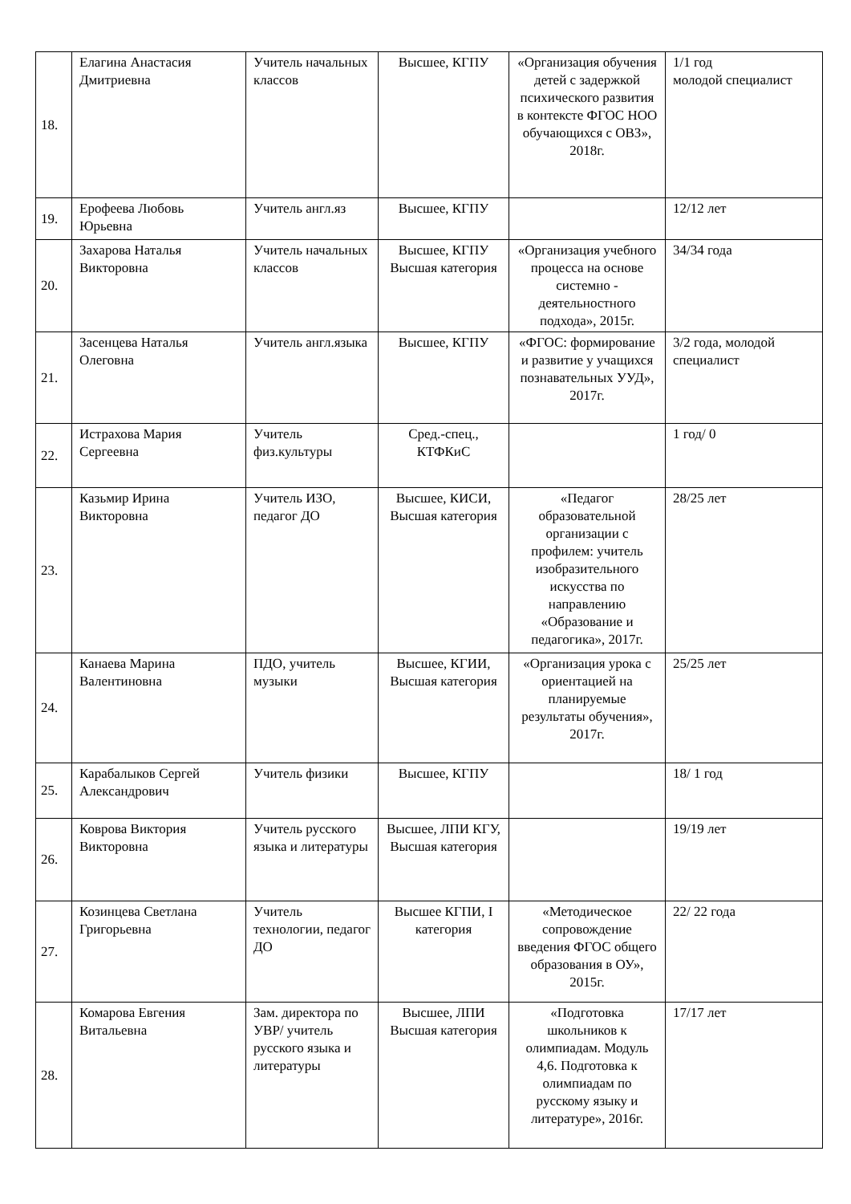| 18. | Елагина Анастасия Дмитриевна | Учитель начальных классов | Высшее, КГПУ | «Организация обучения детей с задержкой психического развития в контексте ФГОС НОО обучающихся с ОВЗ», 2018г. | 1/1 год молодой специалист |
| 19. | Ерофеева Любовь Юрьевна | Учитель англ.яз | Высшее, КГПУ | | 12/12 лет |
| 20. | Захарова Наталья Викторовна | Учитель начальных классов | Высшее, КГПУ Высшая категория | «Организация учебного процесса на основе системно - деятельностного подхода», 2015г. | 34/34 года |
| 21. | Засенцева Наталья Олеговна | Учитель англ.языка | Высшее, КГПУ | «ФГОС: формирование и развитие у учащихся познавательных УУД», 2017г. | 3/2 года, молодой специалист |
| 22. | Истрахова Мария Сергеевна | Учитель физ.культуры | Сред.-спец., КТФКиС | | 1 год/ 0 |
| 23. | Казьмир Ирина Викторовна | Учитель ИЗО, педагог ДО | Высшее, КИСИ, Высшая категория | «Педагог образовательной организации с профилем: учитель изобразительного искусства по направлению «Образование и педагогика», 2017г. | 28/25 лет |
| 24. | Канаева Марина Валентиновна | ПДО, учитель музыки | Высшее, КГИИ, Высшая категория | «Организация урока с ориентацией на планируемые результаты обучения», 2017г. | 25/25 лет |
| 25. | Карабалыков Сергей Александрович | Учитель физики | Высшее, КГПУ | | 18/ 1 год |
| 26. | Коврова Виктория Викторовна | Учитель русского языка и литературы | Высшее, ЛПИ КГУ, Высшая категория | | 19/19 лет |
| 27. | Козинцева Светлана Григорьевна | Учитель технологии, педагог ДО | Высшее КГПИ, I категория | «Методическое сопровождение введения ФГОС общего образования в ОУ», 2015г. | 22/ 22 года |
| 28. | Комарова Евгения Витальевна | Зам. директора по УВР/ учитель русского языка и литературы | Высшее, ЛПИ Высшая категория | «Подготовка школьников к олимпиадам. Модуль 4,6. Подготовка к олимпиадам по русскому языку и литературе», 2016г. | 17/17 лет |